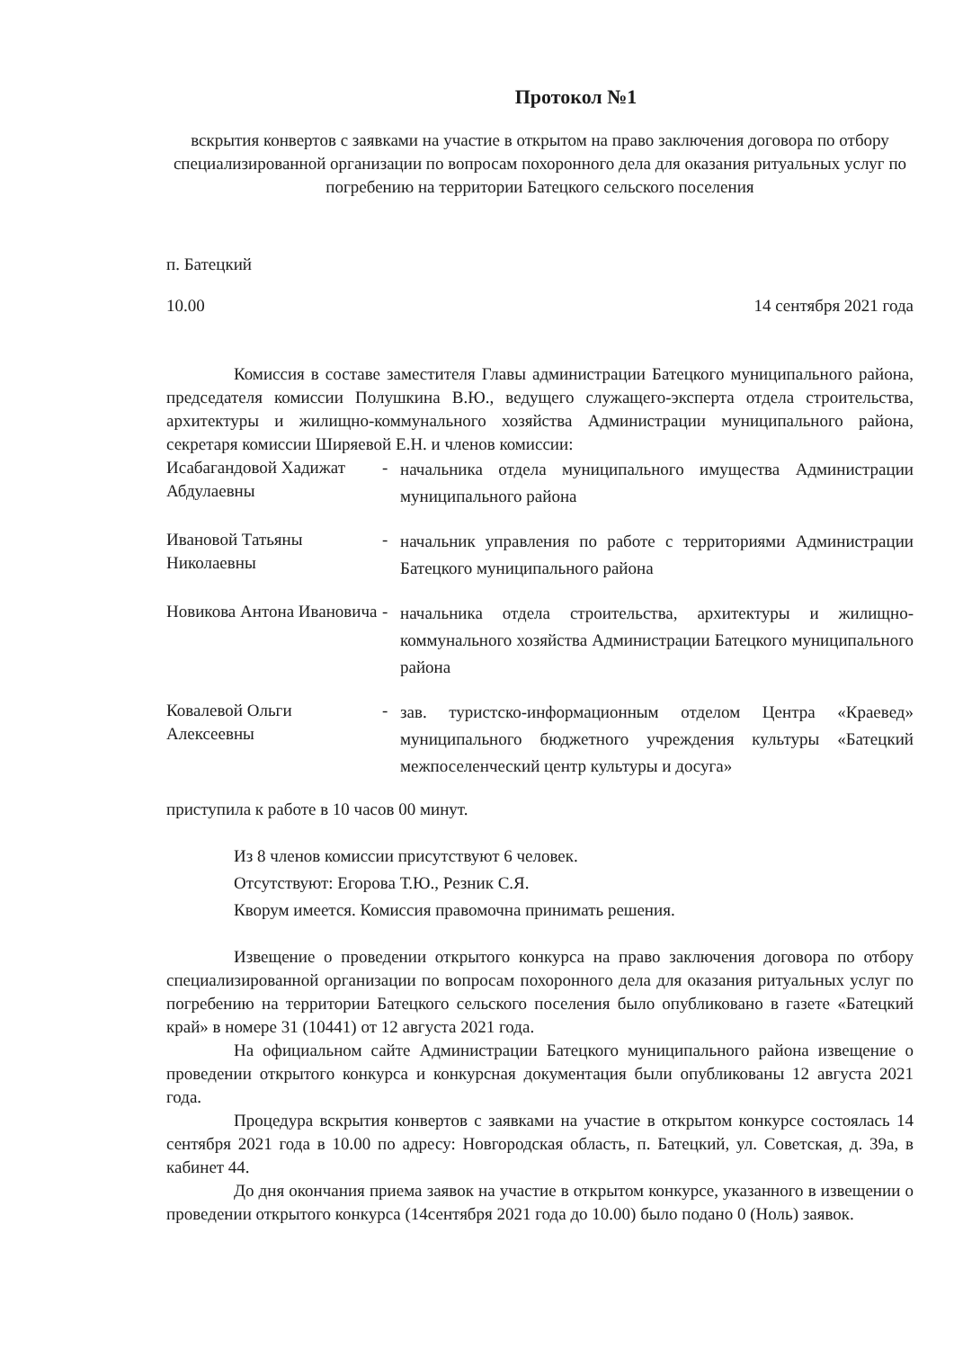Протокол №1
вскрытия конвертов с заявками на участие в открытом на право заключения договора по отбору специализированной организации по вопросам похоронного дела для оказания ритуальных услуг по погребению на территории Батецкого сельского поселения
п. Батецкий
10.00 14 сентября 2021 года
Комиссия в составе заместителя Главы администрации Батецкого муниципального района, председателя комиссии Полушкина В.Ю., ведущего служащего-эксперта отдела строительства, архитектуры и жилищно-коммунального хозяйства Администрации муниципального района, секретаря комиссии Ширяевой Е.Н. и членов комиссии:
Исабагандовой Хадижат Абдулаевны
-
начальника отдела муниципального имущества Администрации муниципального района
Ивановой Татьяны Николаевны
-
начальник управления по работе с территориями Администрации Батецкого муниципального района
Новикова Антона Ивановича
-
начальника отдела строительства, архитектуры и жилищно-коммунального хозяйства Администрации Батецкого муниципального района
Ковалевой Ольги Алексеевны
-
зав. туристско-информационным отделом Центра «Краевед» муниципального бюджетного учреждения культуры «Батецкий межпоселенческий центр культуры и досуга»
приступила к работе в 10 часов 00 минут.
Из 8 членов комиссии присутствуют 6 человек.
Отсутствуют: Егорова Т.Ю., Резник С.Я.
Кворум имеется. Комиссия правомочна принимать решения.
Извещение о проведении открытого конкурса на право заключения договора по отбору специализированной организации по вопросам похоронного дела для оказания ритуальных услуг по погребению на территории Батецкого сельского поселения было опубликовано в газете «Батецкий край» в номере 31 (10441) от 12 августа 2021 года.
На официальном сайте Администрации Батецкого муниципального района извещение о проведении открытого конкурса и конкурсная документация были опубликованы 12 августа 2021 года.
Процедура вскрытия конвертов с заявками на участие в открытом конкурсе состоялась 14 сентября 2021 года в 10.00 по адресу: Новгородская область, п. Батецкий, ул. Советская, д. 39а, в кабинет 44.
До дня окончания приема заявок на участие в открытом конкурсе, указанного в извещении о проведении открытого конкурса (14сентября 2021 года до 10.00) было подано 0 (Ноль) заявок.